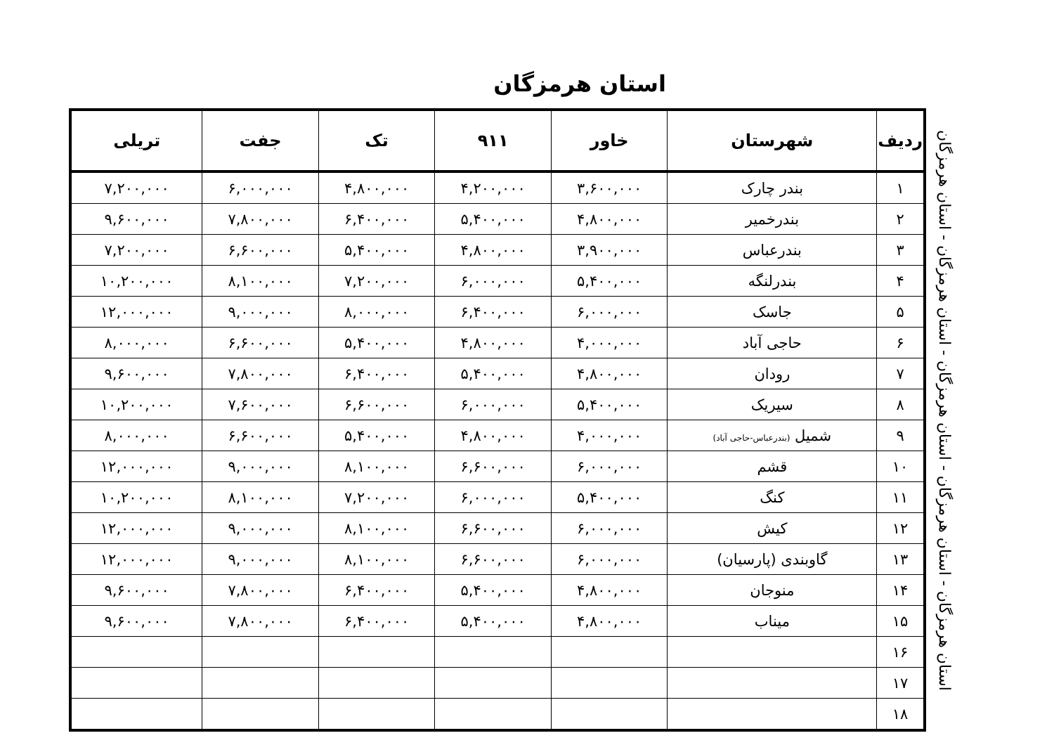استان هرمزگان
استان هرمزگان - استان هرمزگان - استان هرمزگان - استان هرمزگان - استان هرمزگان
| ردیف | شهرستان | خاور | ۹۱۱ | تک | جفت | تریلی |
| --- | --- | --- | --- | --- | --- | --- |
| ۱ | بندر چارک | ۳,۶۰۰,۰۰۰ | ۴,۲۰۰,۰۰۰ | ۴,۸۰۰,۰۰۰ | ۶,۰۰۰,۰۰۰ | ۷,۲۰۰,۰۰۰ |
| ۲ | بندرخمیر | ۴,۸۰۰,۰۰۰ | ۵,۴۰۰,۰۰۰ | ۶,۴۰۰,۰۰۰ | ۷,۸۰۰,۰۰۰ | ۹,۶۰۰,۰۰۰ |
| ۳ | بندرعباس | ۳,۹۰۰,۰۰۰ | ۴,۸۰۰,۰۰۰ | ۵,۴۰۰,۰۰۰ | ۶,۶۰۰,۰۰۰ | ۷,۲۰۰,۰۰۰ |
| ۴ | بندرلنگه | ۵,۴۰۰,۰۰۰ | ۶,۰۰۰,۰۰۰ | ۷,۲۰۰,۰۰۰ | ۸,۱۰۰,۰۰۰ | ۱۰,۲۰۰,۰۰۰ |
| ۵ | جاسک | ۶,۰۰۰,۰۰۰ | ۶,۴۰۰,۰۰۰ | ۸,۰۰۰,۰۰۰ | ۹,۰۰۰,۰۰۰ | ۱۲,۰۰۰,۰۰۰ |
| ۶ | حاجی آباد | ۴,۰۰۰,۰۰۰ | ۴,۸۰۰,۰۰۰ | ۵,۴۰۰,۰۰۰ | ۶,۶۰۰,۰۰۰ | ۸,۰۰۰,۰۰۰ |
| ۷ | رودان | ۴,۸۰۰,۰۰۰ | ۵,۴۰۰,۰۰۰ | ۶,۴۰۰,۰۰۰ | ۷,۸۰۰,۰۰۰ | ۹,۶۰۰,۰۰۰ |
| ۸ | سیریک | ۵,۴۰۰,۰۰۰ | ۶,۰۰۰,۰۰۰ | ۶,۶۰۰,۰۰۰ | ۷,۶۰۰,۰۰۰ | ۱۰,۲۰۰,۰۰۰ |
| ۹ | شمیل (بندرعباس-حاجی آباد) | ۴,۰۰۰,۰۰۰ | ۴,۸۰۰,۰۰۰ | ۵,۴۰۰,۰۰۰ | ۶,۶۰۰,۰۰۰ | ۸,۰۰۰,۰۰۰ |
| ۱۰ | قشم | ۶,۰۰۰,۰۰۰ | ۶,۶۰۰,۰۰۰ | ۸,۱۰۰,۰۰۰ | ۹,۰۰۰,۰۰۰ | ۱۲,۰۰۰,۰۰۰ |
| ۱۱ | کنگ | ۵,۴۰۰,۰۰۰ | ۶,۰۰۰,۰۰۰ | ۷,۲۰۰,۰۰۰ | ۸,۱۰۰,۰۰۰ | ۱۰,۲۰۰,۰۰۰ |
| ۱۲ | کیش | ۶,۰۰۰,۰۰۰ | ۶,۶۰۰,۰۰۰ | ۸,۱۰۰,۰۰۰ | ۹,۰۰۰,۰۰۰ | ۱۲,۰۰۰,۰۰۰ |
| ۱۳ | گاوبندی (پارسیان) | ۶,۰۰۰,۰۰۰ | ۶,۶۰۰,۰۰۰ | ۸,۱۰۰,۰۰۰ | ۹,۰۰۰,۰۰۰ | ۱۲,۰۰۰,۰۰۰ |
| ۱۴ | منوجان | ۴,۸۰۰,۰۰۰ | ۵,۴۰۰,۰۰۰ | ۶,۴۰۰,۰۰۰ | ۷,۸۰۰,۰۰۰ | ۹,۶۰۰,۰۰۰ |
| ۱۵ | میناب | ۴,۸۰۰,۰۰۰ | ۵,۴۰۰,۰۰۰ | ۶,۴۰۰,۰۰۰ | ۷,۸۰۰,۰۰۰ | ۹,۶۰۰,۰۰۰ |
| ۱۶ | | | | | | |
| ۱۷ | | | | | | |
| ۱۸ | | | | | | |